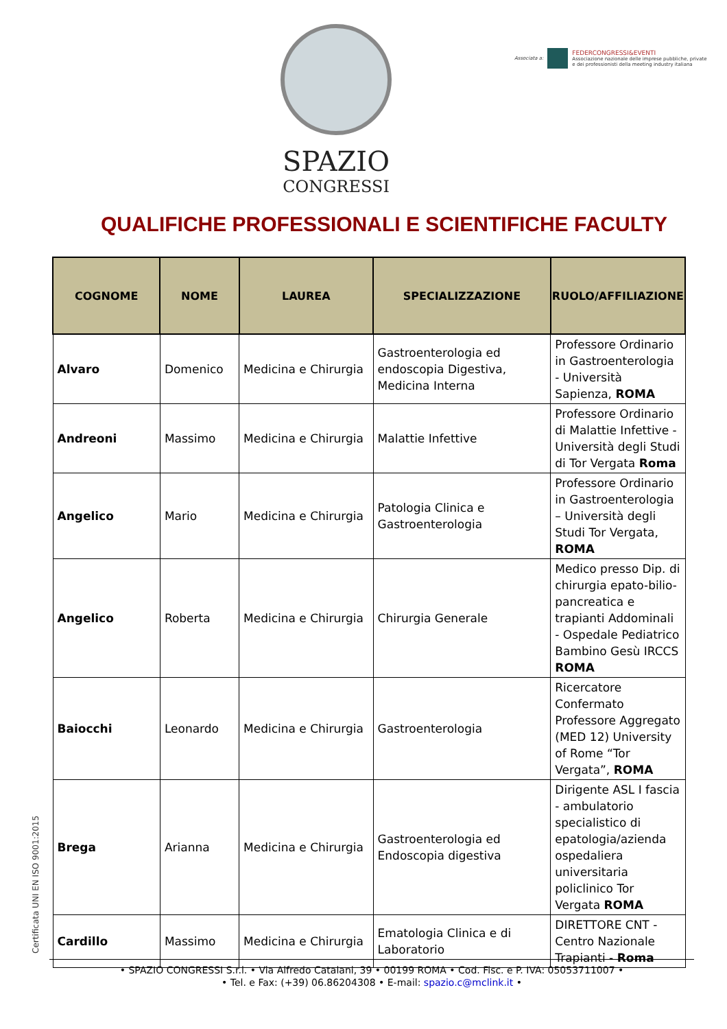SPAZIO
CONGRESSI
Associata a:
FEDERCONGRESSI&EVENTI
Associazione nazionale delle imprese pubbliche, private
e dei professionisti della meeting industry italiana
QUALIFICHE PROFESSIONALI E SCIENTIFICHE FACULTY
| COGNOME | NOME | LAUREA | SPECIALIZZAZIONE | RUOLO/AFFILIAZIONE |
| --- | --- | --- | --- | --- |
| Alvaro | Domenico | Medicina e Chirurgia | Gastroenterologia ed endoscopia Digestiva, Medicina Interna | Professore Ordinario in Gastroenterologia - Università Sapienza, ROMA |
| Andreoni | Massimo | Medicina e Chirurgia | Malattie Infettive | Professore Ordinario di Malattie Infettive - Università degli Studi di Tor Vergata Roma |
| Angelico | Mario | Medicina e Chirurgia | Patologia Clinica e Gastroenterologia | Professore Ordinario in Gastroenterologia – Università degli Studi Tor Vergata, ROMA |
| Angelico | Roberta | Medicina e Chirurgia | Chirurgia Generale | Medico presso Dip. di chirurgia epato-bilio-pancreatica e trapianti Addominali - Ospedale Pediatrico Bambino Gesù IRCCS ROMA |
| Baiocchi | Leonardo | Medicina e Chirurgia | Gastroenterologia | Ricercatore Confermato Professore Aggregato (MED 12) University of Rome “Tor Vergata”, ROMA |
| Brega | Arianna | Medicina e Chirurgia | Gastroenterologia ed Endoscopia digestiva | Dirigente ASL I fascia - ambulatorio specialistico di epatologia/azienda ospedaliera universitaria policlinico Tor Vergata ROMA |
| Cardillo | Massimo | Medicina e Chirurgia | Ematologia Clinica e di Laboratorio | DIRETTORE CNT - Centro Nazionale Trapianti - Roma |
Certificata UNI EN ISO 9001:2015
• SPAZIO CONGRESSI S.r.l. • Via Alfredo Catalani, 39 • 00199 ROMA • Cod. Fisc. e P. IVA: 05053711007 •
• Tel. e Fax: (+39) 06.86204308 • E-mail: spazio.c@mclink.it •